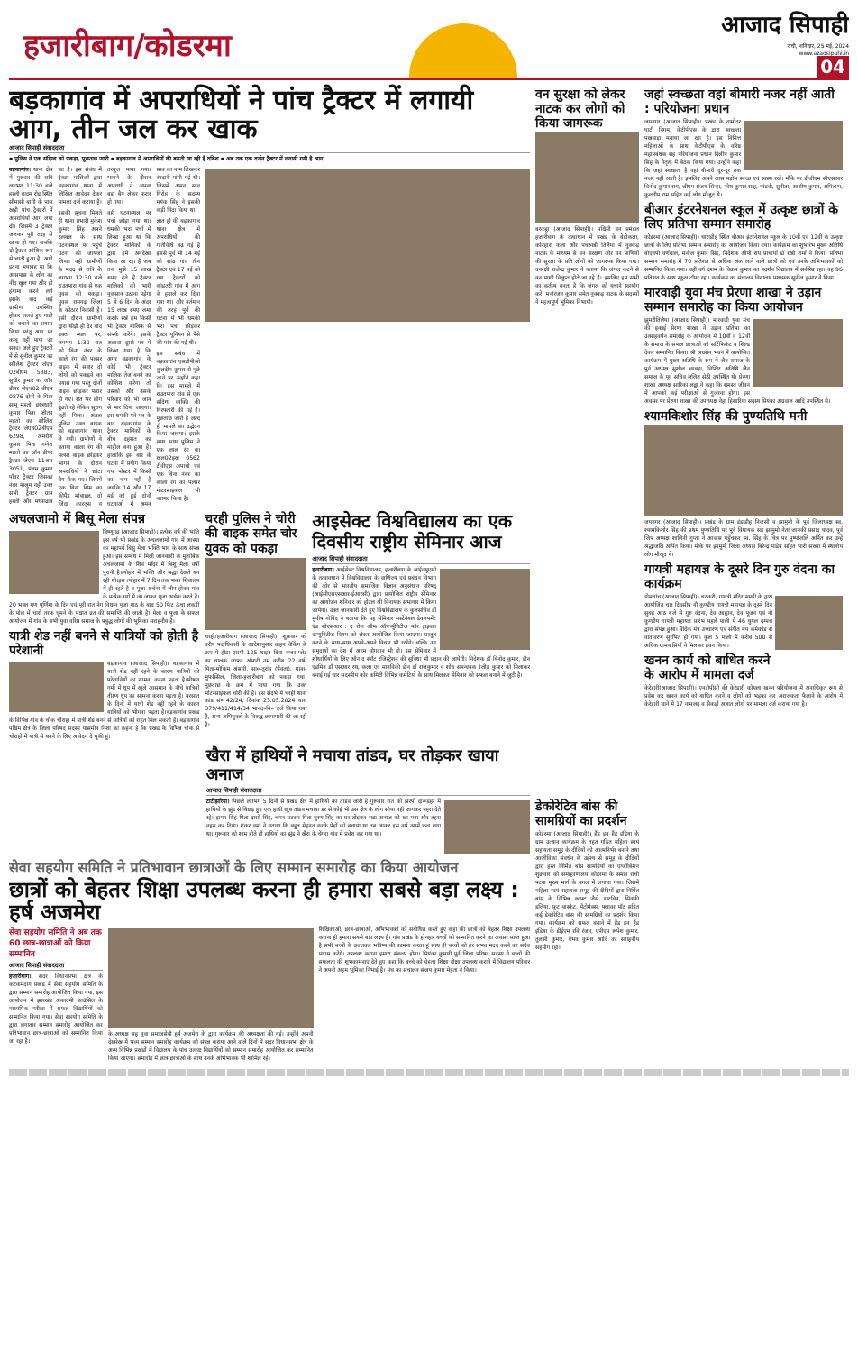हजारीबाग/कोडरमा
आजाद सिपाही
रांची, शनिवार, 25 मई, 2024
www.azadsipahi.in
04
बड़कागांव में अपराधियों ने पांच ट्रैक्टर में लगायी आग, तीन जल कर खाक
आजाद सिपाही संवाददाता
▪ पुलिस ने एक संदिग्ध को पकड़ा, पूछताछ जारी ▪ बड़कागांव में अपराधियों की बढ़ती जा रही है दबिश ▪ अब तक एक दर्जन ट्रैक्टर में लगायी गयी है आग
बड़कागांव। थाना क्षेत्र में गुरुवार की रात्रि लगभग 11:30 बजे हरली बादम रोड स्थित सीमासी बागी के पास खड़ी पांच ट्रैक्टरों में अपराधियों आग लगा दी। जिसमें 3 ट्रैक्टर जलकर पूरी तरह से खाक हो गए। जबकि दो ट्रैक्टर आंशिक रूप से छाती हुआ है। आगे इतना भयावह था कि आसपास के लोग का नींद खुल गया और हो हंगामा करने लगे इसके बाद कई ग्रामीण उपस्थित होकर जलते हुए गाड़ी को बचाने का प्रयास किया परंतु आग पर काबू नहीं पाया जा सका। जले हुए ट्रैक्टरों में से सुनील कुमार का सोलिश ट्रैक्टर जेएच 02बीएम 5883, सुधीर कुमार का जॉन डीयर जेएच02 बीएम 0876 दोनों के पिता सामू महतो, छात्रधारी कुमार पिता जीतन महतो का सोलिश ट्रैक्टर जेएच02बीएम 6298, अमरीश कुमार पिता गणेश महतो का जॉन डीयर ट्रैक्टर जेएच 11आर 3051, पंचम कुमार पॉवर ट्रैक्टर जिसका नंबर मालूम नहीं उक्त सभी ट्रैक्टर ग्राम हरली और मध्याढाब का है। इस संबंध में ट्रैक्टर मालिकों द्वारा बड़कागांव थाना में लिखित आवेदन देकर मामला दर्ज कराया है।
इसकी सूचना मिलते ही थाना प्रभारी मुकेश कुमार सिंह अपने दलबल के साथ घटनास्थल पर पहुंचे घटना की जायजा लिया। वही ग्रामीणों के मदद से रात्रि के लगभग 12:30 बजे राउतपारा गांव से एक युवक को पकड़ा। युवक रामगढ़ जिला के कोठार निवासी है। इसी दौरान ग्रामीणों द्वारा थोड़ी ही देर बाद उक्त स्थल पर, लगभग 1:30 रात को बिना नंबर के काले रंग की पल्सर बाइक में सवार दो लोगों को पकड़ने का प्रयास गया परंतु दोनों बाइक छोड़कर फरार हो गए। रात भर लोग ढूंढते रहे लेकिन सुराग नहीं मिला। अंततः पुलिस उक्त बाइक को बड़कागांव थाना ले गयी। ग्रामीणों ने बताया काला रंग की पल्सर बाइक छोड़कर भागने के दौरान अपराधियों ने छोटा बैग फेंक गए। जिसमें एक बिना सिम का कीपैड मोबाइल, दो जिंदा कारतूस व तरबूज पाया गया। भागने के दौरान अपराधी ने अपना बड़ा बैग लेकर फरार हो गया।
वही घटनास्थल पर पर्चा छोड़ा गया था। धमकी भरा पर्चा में लिखा हुआ था कि ट्रैक्टर मालिकों के द्वारा हमें अनदेखा किया जा रहा है जब तक मुझे 15 लाख रुपए देते है ट्रैक्टर मालिकों को भारी नुकसान उठाना पड़ेगा 5 से 6 दिन के अंदर 15 लाख रुपए जमा करके रखें हम किसी भी ट्रैक्टर मालिक से संपर्क करेंगे। इसके अलावा दूसरे पत्र में लिखा गया है कि अगर बड़कागांव के कोई भी ट्रैक्टर मालिक तेज बनने का कोशिश करेगा तो उसको और उसके परिवार को भी जान से मार दिया जाएगा। इस धमकी भरे पत्र के बाद बड़कागांव के ट्रैक्टर मालिकों के बीच दहशत का माहौल बना हुआ है। हालांकि इस बार के घटना में प्रयोग किया गया पोस्टर में किसी का नाम नहीं है जबकि 14 और 17 मई को हुई दोनों घटनाओं में अमन साव का नाम लिखकर रंगदारी मांगी गई थी। जिसमें अमन साव गिरोह के सदस्य मयंक सिंह ने इसकी कड़ी निंदा किया था।
ज्ञात हो की बड़कागांव थाना क्षेत्र में अपराधियों की गतिविधि बढ़ गई है इससे पूर्व भी 14 मई को सांढ गांव तीन ट्रैक्टर एवं 17 मई को चार ट्रैक्टरों को कांडतरी गांव में आग के हवाले कर दिया गया था। और वर्तमान की तरह पूर्व की घटना में भी धमकी भरा पर्चा छोड़कर ट्रैक्टर यूनियन से पैसे की मांग की गई थी।
इस संबंध में बड़कागांव एसडीपीओ कुलदीप कुमार से पूछे जाने पर उन्होंने कहा कि इस मामले में राउतपारा गांव से एक संदिग्ध व्यक्ति की गिरफ्तारी की गई है। पूछताछ जारी है जल्द ही मामले का उद्भेदन किया जाएगा। इसके साथ साथ पुलिस ने एक लाल रंग का खल02इख 0562 टीवीएस अपाची एवं एक बिना नंबर का काला रंग का पल्सर मोटरसाइकल भी बरामद किया है।
अचलजामो में बिसू मेला संपन्न
विष्णुगढ़ (आजाद सिपाही)। प्रत्येक वर्ष की भांति इस वर्ष भी प्रखंड के अचलजामो गांव में आस्था का महापर्व बिसु मेला भक्ति भाव के साथ संपन्न हुआ। इस सम्बंध में मिली जानकारी के मुताबिक अचलजामो के शिव मंदिर में बिशु मेला वर्षों पुरानी है।त्योहार में भक्ति और श्रद्धा देखते बन रही थी।इस त्योहार में 7 दिन तक भक्त शिवालय में ही रहते है व पूजा अर्चना में लीन होकर गांव के प्रत्येक घरों में जा जाकर पूजा अर्चना करते हैं। 20 भक्त गण पूर्णिमा के दिन एवं पूरी रात नेग विधान पूजा पाठ के बाद 50 फिट ऊंचा लकड़ी के पोल में चारों तरफ घूमने के पश्चात व्रत की समाप्ति की जाती है। मेला व पूजा के सफल आयोजन में गांव के सभी युवा वरिष्ठ समाज के प्रबुद्ध लोगों की भूमिका सराहनीय है।
यात्री शेड नहीं बनने से यात्रियों को होती है परेशानी
बड़कागांव (आजाद सिपाही)। बड़कागांव में यात्री शेड नहीं रहने के कारण यात्रियों को परेशानियों का सामना करना पड़ता है।भीषण गर्मी में धूप में खुले आसमान के नीचे यात्रियों तीक्ष्ण धूप का सामना करना पड़ता है। बरसात के दिनों में यात्री शेड नहीं रहने के कारण यात्रियों को भीगना पड़ता है।बड़कागांव प्रखंड के विभिन्न गांव के चौक चौराहा में यात्री शेड बनने से यात्रियों को राहत मिल सकती है। बड़कागांव पश्चिम क्षेत्र के जिला परिषद सदस्य यासमीन निशा का कहना है कि प्रखंड के विभिन्न चौक से चोराहों में यात्री से बनने के लिए आवेदन दे चुकी हूं।
चरही पुलिस ने चोरी की बाइक समेत चोर युवक को पकड़ा
चरही/हजारीबाग (आजाद सिपाही)। शुक्रवार को वरीय पदाधिकारी के आदेशानुसार वाहन चेकिंग के क्रम में हौंडा एसपी 125 शाइन बिना नम्बर प्लेट का चालक जाफर अंसारी उम्र करीब 22 वर्ष, पिता-मोकिम अंसारी, सा०-तुरांव (पेंवता), थाना-मुफस्सिल, जिला-हजारीबाग को पकड़ा गया। पूछताछ के क्रम में पाया गया कि उक्त मोटरसाइकल चोरी की है। इस संदर्भ में चरही थाना कांड सं० 42/24, दिनांक 23.05.2024 धारा 379/411/414/34 भा०द०वि० दर्ज किया गया है, अन्य अभियुक्तों के विरुद्ध छापामारी की जा रही है।
आइसेक्ट विश्वविद्यालय का एक दिवसीय राष्ट्रीय सेमिनार आज
आजाद सिपाही संवाददाता
हजारीबाग। आईसेक्ट विश्वविद्यालय, हजारीबाग के आईक्यूएसी के तत्वावधान में विश्वविद्यालय के वाणिज्य एवं प्रबंधन विभाग की ओर से भारतीय समाजिक विज्ञान अनुसंधान परिषद् (आईसीएसएसआर-ईआरसी) द्वारा प्रायोजित राष्ट्रीय सेमिनार का आयोजन शनिवार को होटल श्री विनायक सभागार में किया जायेगा। उक्त जानकारी देते हुए विश्वविद्यालय के कुलसचिव डॉ मुनीष गोविंद ने बताया कि यह सेमिनार सस्टेनेबल डेवलपमेंट एंड सीएसआर : द रोल ऑफ ऑपर्च्युनिटीज फोर ट्राइबल कम्युनिटीज विषय को लेकर आयोजित किया जाएगा। प्रस्तुत करने के साथ-साथ अपने-अपने विचार भी रखेंगे। बल्कि उन समुदायों का देश में अहम योगदान भी हो। इस सेमिनार में शोधार्थियों के लिए ऑन द स्पॉट रजिस्ट्रेशन की सुविधा भी प्रदान की जायेगी। निदेशक डॉ बिनोद कुमार, डीन एडमिन डॉ एसआर रथ, कला एवं मानविकी डीन डॉ राजकुमार व शोध समन्वयक रंजीत कुमार को मिलाकर बनाई गई चार सदस्यीय कोर कमिटी विभिन्न कमेटियों के साथ मिलकर सेमिनार को सफल बनाने में जुटी है।
खैरा में हाथियों ने मचाया तांडव, घर तोड़कर खाया अनाज
आजाद सिपाही संवाददाता
टाटीझरिया। पिछले लगभग 5 दिनों से प्रखंड क्षेत्र में हाथियों का तांडव जारी है गुरूवार रात को झरपो दारूडहर में हाथियों के झुंड से बिछड़ हुए एक हाथी खूब तांडव मचाया डर से कोई भी उस क्षेत्र के लोग सोया नही जागकर पहरा देते रहे। झमन सिंह पिता दासो सिंह, चमन घटवार पिता पुरण सिंह का घर तोड़कर रखा अनाज को खा गया और तहस नहस कर दिया। शंकर वर्मा ने बताया कि बहुत मेहनत करके पेड़ों को बचाया था तब जाकर इस वर्ष उसमें फल लगा था। गुरूवार को शाम होते ही हाथियों का झुंड ने खैरा के चेंगरा गांव में प्रवेश कर गया था।
सेवा सहयोग समिति ने प्रतिभावान छात्राओं के लिए सम्मान समारोह का किया आयोजन
छात्रों को बेहतर शिक्षा उपलब्ध करना ही हमारा सबसे बड़ा लक्ष्य : हर्ष अजमेरा
सेवा सहयोग समिति ने अब तक 60 छात्र-छात्राओं को किया सम्मानित
आजाद सिपाही संवाददाता
हजारीबाग। सदर विधानसभा क्षेत्र के कटकमदाग प्रखंड में सेवा सहयोग समिति के द्वारा सम्मान समारोह आयोजित किया गया, इस आयोजन में झारखंड अकादमी काउंसिल के माध्यमिक परीक्षा में सफल विद्यार्थियों को सम्मानित किया गया। सेवा सहयोग समिति के द्वारा लगातार सम्मान समारोह आयोजित कर प्रतिभावान छात्र-छात्राओं को सम्मानित किया जा रहा है।
के अध्यक्ष सह युवा समाजसेवी हर्ष अजमेरा के द्वारा कार्यक्रम की अध्यक्षता की गई। उन्होंने अपनी देखरेख में भव्य सम्मान समारोह कार्यक्रम को संपन्न कराया आने वाले दिनों में सदर विधानसभा क्षेत्र के अन्य विभिन्न प्रखंडों में विद्यालय के पांच उत्कृष्ट विद्यार्थियों को सम्मान समारोह आयोजित कर सम्मानित किया जाएगा। समारोह में छात्र-छात्राओं के साथ उनके अभिभावक भी शामिल रहे।
शिक्षिकाओं, छात्र-छात्राओं, अभिभावकों को संबोधित करते हुए कहा की छात्रों को बेहतर शिक्षा उपलब्ध कराना ही हमारा सबसे बड़ा लक्ष्य है। गांव प्रखंड के होनहार बच्चों को सम्मानित करने का अवसर प्राप्त हुआ है सभी बच्चों के उज्जवल भविष्य की कामना करता हूं साथ ही बच्चों को हर संभव मदद करने का सदैव प्रयास करेंगे। उपलब्ध कराना हमारा संकल्प होगा। प्रियंका कुमारी पूर्व जिला परिषद सदस्य ने बच्चों की सफलता की शुभकामनाएं देते हुए कहा कि बच्चे को बेहतर शिक्षा दीक्षा उपलब्ध कराने में विद्यालय परिवार ने अपनी अहम भूमिका निभाई है। मंच का संचालन संजय कुमार मेहता ने किया।
वन सुरक्षा को लेकर नाटक कर लोगों को किया जागरूक
बरकट्ठा (आजाद सिपाही)। पश्चिमी वन प्रमंडल हजारीबाग के तत्वाधान में प्रखंड के बेडोकला, कोनहारा कला और पचरुखी तिलैया में नुक्कड़ नाटक के माध्यम से वन संरक्षण और वन प्राणियों की सुरक्षा के प्रति लोगों को जागरूक किया गया। वनरक्षी राजेन्द्र कुमार ने बताया कि जंगल कटने से वन प्राणी विलुप्त होते जा रहे हैं। इसलिए हम सभी का कर्तव्य बनता है कि जंगल को बचाने सहयोग करें। मनोरंजन कुमार समेत नुक्कड़ नाटक के सदस्यों ने महत्वपूर्ण भूमिका निभायी।
डेकोरेटिव बांस की सामग्रियों का प्रदर्शन
कोडरमा (आजाद सिपाही)। हैंड इन हैंड इंडिया के ग्राम उत्थान कार्यक्रम के तहत गठित महिला स्वयं सहायता समूह के दीदियों को आत्मनिर्भर बनाने तथा आजीविका संवर्धन के उद्देश्य से समूह के दीदियों द्वारा हस्त निर्मित बांस सामग्रियों का एग्जीबिशन शुक्रवार को समाहरणालय कोडरमा के समक्ष रांची पटना मुख्य मार्ग के बगल में लगाया गया। जिसमें महिला स्वयं सहायता समूह की दीदियों द्वारा निर्मित बांस के विभिन्न क्राफ्ट जैसे डस्टबिन, सिक्की डलिया, फ्रूट बास्केट, पेंट्रोमैक्स, फ्लावर पॉट सहित कई डेकोरेटिव बांस की सामग्रियों का प्रदर्शन किया गया। कार्यक्रम को सफल बनाने में हैंड इन हैंड इंडिया के डीईएम रवि रंजन, एपीएम रूपेश कुमार, तुलसी कुमार, वैभव कुमार आदि का सराहनीय सहयोग रहा।
जहां स्वच्छता वहां बीमारी नजर नहीं आती : परियोजना प्रधान
जयनगर (आजाद सिपाही)। प्रखंड के दामोदर घाटी निगम, केटीपीएस के द्वारा स्वच्छता पखवाड़ा मनाया जा रहा है। इस निमित्त महिलाओं के साथ केटीपीएस के वरिष्ठ महाप्रबंधक सह परियोजना प्रधान दिलीप कुमार सिंह के नेतृत्व में बैठक किया गया। उन्होंने कहा कि जहां स्वच्छता है वहां बीमारी दूर-दूर तक नजर नहीं आती है। इसलिए अपने आस पड़ोस स्वच्छ एवं स्वस्थ रखें। मौके पर डीजीएम सीएसआर विनोद कुमार राय, जीएम संजय सिन्हा, नरेश कुमार साह, मांडवी, सुनीता, आशीष कुमार, अमिताभ, कुलदीप राम सहित कई लोग मौजूद थे।
बीआर इंटरनेशनल स्कूल में उत्कृष्ट छात्रों के लिए प्रतिभा सम्मान समारोह
कोडरमा (आजाद सिपाही)। चाराडीह स्थित बीआर इंटरनेशनल स्कूल के 10वीं एवं 12वीं के उत्कृष्ट छात्रों के लिए प्रतिभा सम्मान समारोह का आयोजन किया गया। कार्यक्रम का शुभारंभ मुख्य अतिथि बीएनपी वर्णवाल, मनोज कुमार सिंह, निदेशक ओपी राय प्राचार्या डॉ रखी शर्मा ने किया। प्रतिभा सम्मान समारोह में 70 प्रतिशत से अधिक अंक लाने वाले छात्रों को एवं उनके अभिभावकों को सम्मानित किया गया। वहीं वर्ग दशम के विक्रम कुमार का प्रदर्शन विद्यालय में सर्वश्रेष्ठ रहा। वह 96 प्रतिशत के साथ स्कूल टॉपर रहा। कार्यक्रम का संचालन विद्यालय प्रशासक सुनील कुमार ने किया।
मारवाड़ी युवा मंच प्रेरणा शाखा ने उड़ान सम्मान समारोह का किया आयोजन
झुमरीतिलैया (आजाद सिपाही)। मारवाड़ी युवा मंच की इकाई प्रेरणा शाखा ने उड़ान प्रतिभा का उत्साहवर्धन समारोह के आयोजन में 10वीं व 12वीं के समाज के सफल छात्राओं को सर्टिफिकेट व शिल्ड देकर सम्मानित किया। श्री अग्रसेन भवन में आयोजित कार्यक्रम में मुख्य अतिथि के रूप में जैन समाज के पूर्व अध्यक्ष सुशील छाबड़ा, विशिष्ट अतिथि जैन समाज के पूर्व सचिव ललित सेठी उपस्थित थे। प्रेरणा शाखा अध्यक्ष सारिका लड्ढा ने कहा कि समस्त जीवन में आपको कई परीक्षाओं से गुजरना होगा। इस अवसर पर प्रेरणा शाखा की उपाध्यक्ष नेहा हिसारिया सदस्य प्रियंका अग्रवाल आदि उपस्थित थे।
श्यामकिशोर सिंह की पुण्यतिथि मनी
जयनगर (आजाद सिपाही)। प्रखंड के ग्राम डंडाडीह निवासी व झामुमो के पूर्व जिलाध्यक्ष स्व. श्यामकिशोर सिंह की प्रथम पुण्यतिथि पर पूर्व विधायक सह झामुमो नेता जानकी प्रसाद यादव, पूर्व जिप अध्यक्ष शालिनी गुप्ता ने आवास पहुँचकर स्व. सिंह के चित्र पर पुष्पांजलि अर्पित कर उन्हें श्रद्धांजलि अर्पित किया। मौके पर झामुमो जिला अध्यक्ष बिरेन्द्र पांडेय सहित भारी संख्या में स्थानीय लोग मौजूद थे।
गायत्री महायज्ञ के दूसरे दिन गुरु वंदना का कार्यक्रम
डोमचांच (आजाद सिपाही)। चटकरी, गायत्री मंदिर सपही के द्वारा आयोजित चार दिवसीय नौ कुण्डीय गायत्री महायज्ञ के दूसरे दिन सुबह आठ बजे से गुरु वंदना, देव आह्वान, देव पूजन एवं नौ कुण्डीय गायत्री महायज्ञ प्रारंभ पहले पाली में 46 युगल दम्पत्त द्वारा संपन्न हुआ। वैदिक मंत्र उच्चारण एवं संगीत मय कर्मकांड से वातावरण सुरभित हो गया। कुल 5 पाली में करीब 500 से अधिक ग्रामवासियों ने मिलकर हवन किया।
खनन कार्य को बाधित करने के आरोप में मामला दर्ज
केरेडारी(आजाद सिपाही)। एनटीपीसी की केरेडारी कोयला खनन परियोजना में अनाधिकृत रूप से प्रवेश कर खनन कार्य को बाधित करने व लोगों को भड़का कर अराजकता फैलाने के आरोप में केरेडारी थाने में 17 नामजद व सैकड़ों अज्ञात लोगों पर मामला दर्ज कराया गया है।